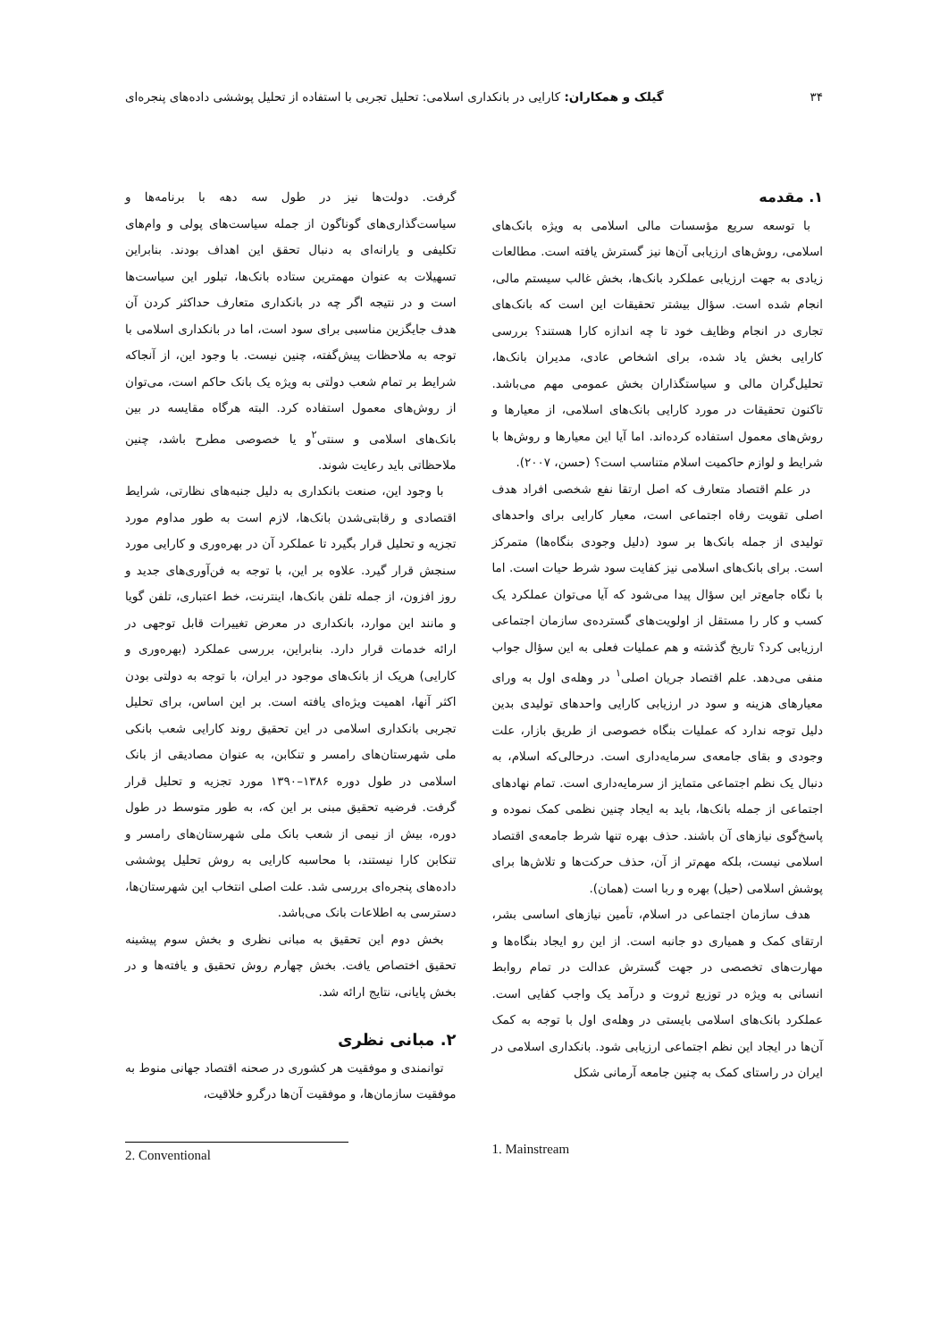۳۴ گیلک و همکاران: کارایی در بانکداری اسلامی: تحلیل تجربی با استفاده از تحلیل پوششی داده‌های پنجره‌ای
۱. مقدمه
با توسعه سریع مؤسسات مالی اسلامی به ویژه بانک‌های اسلامی، روش‌های ارزیابی آن‌ها نیز گسترش یافته است. مطالعات زیادی به جهت ارزیابی عملکرد بانک‌ها، بخش غالب سیستم مالی، انجام شده است. سؤال بیشتر تحقیقات این است که بانک‌های تجاری در انجام وظایف خود تا چه اندازه کارا هستند؟ بررسی کارایی بخش یاد شده، برای اشخاص عادی، مدیران بانک‌ها، تحلیل‌گران مالی و سیاستگذاران بخش عمومی مهم می‌باشد. تاکنون تحقیقات در مورد کارایی بانک‌های اسلامی، از معیارها و روش‌های معمول استفاده کرده‌اند. اما آیا این معیارها و روش‌ها با شرایط و لوازم حاکمیت اسلام متناسب است؟ (حسن، ۲۰۰۷).
در علم اقتصاد متعارف که اصل ارتقا نفع شخصی افراد هدف اصلی تقویت رفاه اجتماعی است، معیار کارایی برای واحدهای تولیدی از جمله بانک‌ها بر سود (دلیل وجودی بنگاه‌ها) متمرکز است. برای بانک‌های اسلامی نیز کفایت سود شرط حیات است. اما با نگاه جامع‌تر این سؤال پیدا می‌شود که آیا می‌توان عملکرد یک کسب و کار را مستقل از اولویت‌های گسترده‌ی سازمان اجتماعی ارزیابی کرد؟ تاریخ گذشته و هم عملیات فعلی به این سؤال جواب منفی می‌دهد. علم اقتصاد جریان اصلی<sup>۱</sup> در وهله‌ی اول به ورای معیارهای هزینه و سود در ارزیابی کارایی واحدهای تولیدی بدین دلیل توجه ندارد که عملیات بنگاه خصوصی از طریق بازار، علت وجودی و بقای جامعه‌ی سرمایه‌داری است. درحالی‌که اسلام، به دنبال یک نظم اجتماعی متمایز از سرمایه‌داری است. تمام نهادهای اجتماعی از جمله بانک‌ها، باید به ایجاد چنین نظمی کمک نموده و پاسخ‌گوی نیازهای آن باشند. حذف بهره تنها شرط جامعه‌ی اقتصاد اسلامی نیست، بلکه مهم‌تر از آن، حذف حرکت‌ها و تلاش‌ها برای پوشش اسلامی (حیل) بهره و ربا است (همان).
هدف سازمان اجتماعی در اسلام، تأمین نیازهای اساسی بشر، ارتقای کمک و همیاری دو جانبه است. از این رو ایجاد بنگاه‌ها و مهارت‌های تخصصی در جهت گسترش عدالت در تمام روابط انسانی به ویژه در توزیع ثروت و درآمد یک واجب کفایی است. عملکرد بانک‌های اسلامی بایستی در وهله‌ی اول با توجه به کمک آن‌ها در ایجاد این نظم اجتماعی ارزیابی شود. بانکداری اسلامی در ایران در راستای کمک به چنین جامعه آرمانی شکل
گرفت. دولت‌ها نیز در طول سه دهه با برنامه‌ها و سیاست‌گذاری‌های گوناگون از جمله سیاست‌های پولی و وام‌های تکلیفی و یارانه‌ای به دنبال تحقق این اهداف بودند. بنابراین تسهیلات به عنوان مهمترین ستاده بانک‌ها، تبلور این سیاست‌ها است و در نتیجه اگر چه در بانکداری متعارف حداکثر کردن آن هدف جایگزین مناسبی برای سود است، اما در بانکداری اسلامی با توجه به ملاحظات پیش‌گفته، چنین نیست. با وجود این، از آنجاکه شرایط بر تمام شعب دولتی به ویژه یک بانک حاکم است، می‌توان از روش‌های معمول استفاده کرد. البته هرگاه مقایسه در بین بانک‌های اسلامی و سنتی<sup>۲</sup>و یا خصوصی مطرح باشد، چنین ملاحظاتی باید رعایت شوند.
با وجود این، صنعت بانکداری به دلیل جنبه‌های نظارتی، شرایط اقتصادی و رقابتی‌شدن بانک‌ها، لازم است به طور مداوم مورد تجزیه و تحلیل قرار بگیرد تا عملکرد آن در بهره‌وری و کارایی مورد سنجش قرار گیرد. علاوه بر این، با توجه به فن‌آوری‌های جدید و روز افزون، از جمله تلفن بانک‌ها، اینترنت، خط اعتباری، تلفن گویا و مانند این موارد، بانکداری در معرض تغییرات قابل توجهی در ارائه خدمات قرار دارد. بنابراین، بررسی عملکرد (بهره‌وری و کارایی) هریک از بانک‌های موجود در ایران، با توجه به دولتی بودن اکثر آنها، اهمیت ویژه‌ای یافته است. بر این اساس، برای تحلیل تجربی بانکداری اسلامی در این تحقیق روند کارایی شعب بانکی ملی شهرستان‌های رامسر و تنکابن، به عنوان مصادیقی از بانک اسلامی در طول دوره ۱۳۸۶–۱۳۹۰ مورد تجزیه و تحلیل قرار گرفت. فرضیه تحقیق مبنی بر این که، به طور متوسط در طول دوره، بیش از نیمی از شعب بانک ملی شهرستان‌های رامسر و تنکابن کارا نیستند، با محاسبه کارایی به روش تحلیل پوششی داده‌های پنجره‌ای بررسی شد. علت اصلی انتخاب این شهرستان‌ها، دسترسی به اطلاعات بانک می‌باشد.
بخش دوم این تحقیق به مبانی نظری و بخش سوم پیشینه تحقیق اختصاص یافت. بخش چهارم روش تحقیق و یافته‌ها و در بخش پایانی، نتایج ارائه شد.
۲. مبانی نظری
توانمندی و موفقیت هر کشوری در صحنه اقتصاد جهانی منوط به موفقیت سازمان‌ها، و موفقیت آن‌ها درگرو خلاقیت،
1. Mainstream 2. Conventional